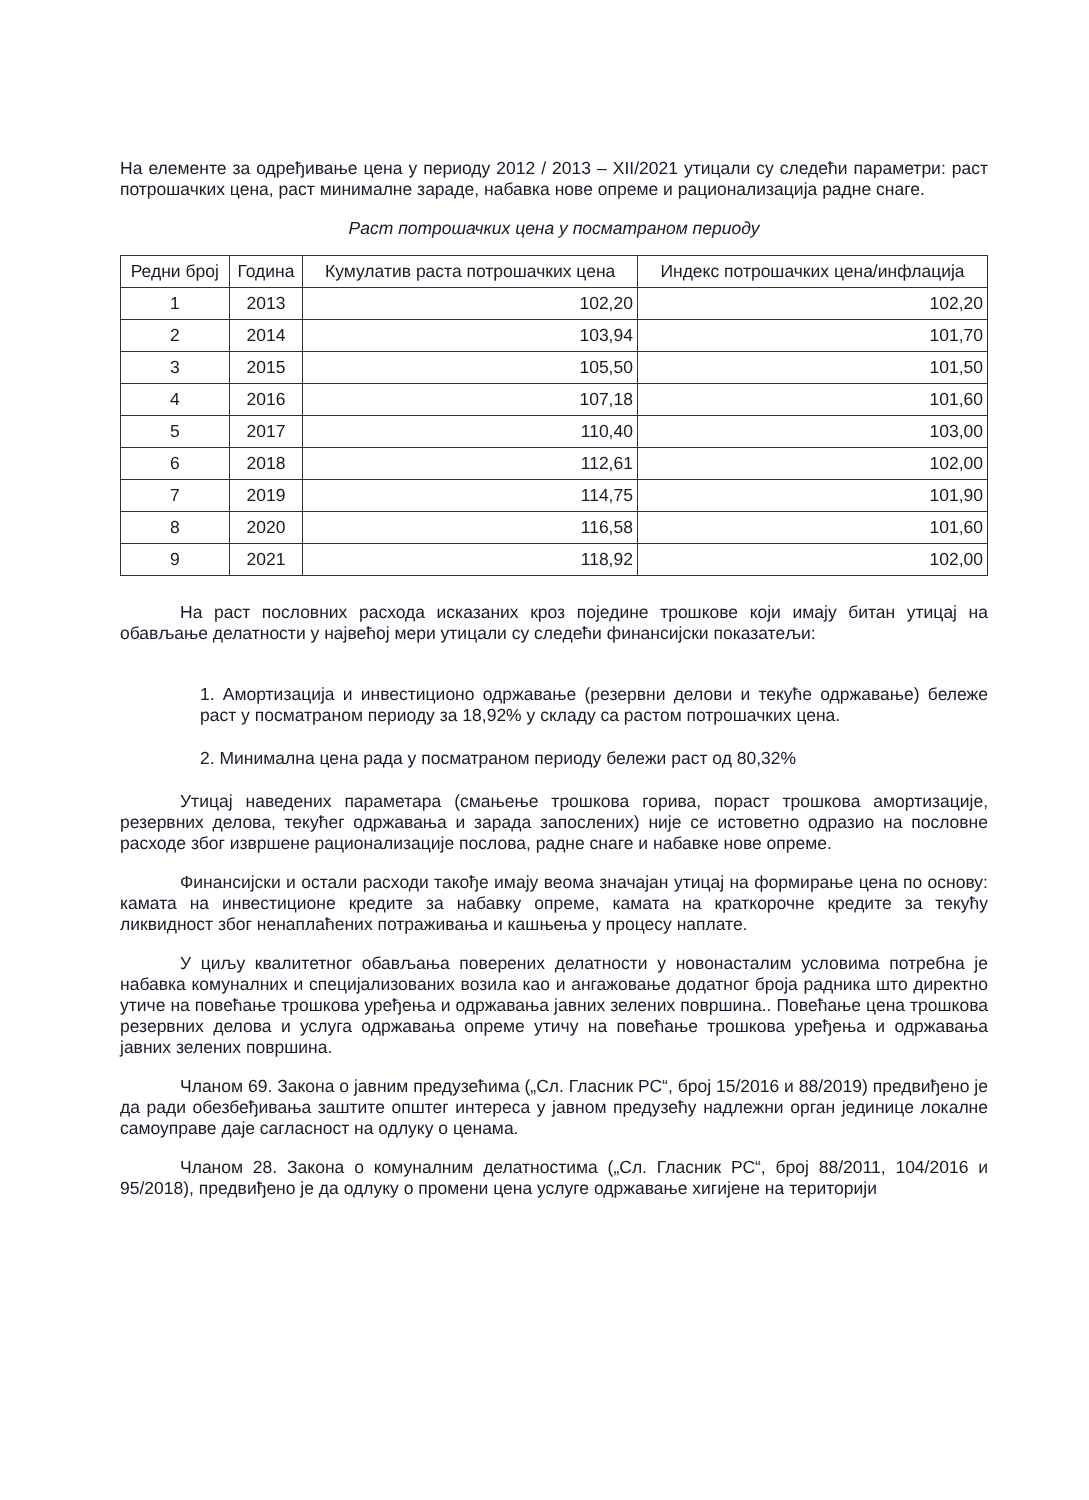На елементе за одређивање цена у периоду 2012 / 2013 – XII/2021 утицали су следећи параметри: раст потрошачких цена, раст минималне зараде, набавка нове опреме и рационализација радне снаге.
Раст потрошачких цена у посматраном периоду
| Редни број | Година | Кумулатив раста потрошачких цена | Индекс потрошачких цена/инфлација |
| --- | --- | --- | --- |
| 1 | 2013 | 102,20 | 102,20 |
| 2 | 2014 | 103,94 | 101,70 |
| 3 | 2015 | 105,50 | 101,50 |
| 4 | 2016 | 107,18 | 101,60 |
| 5 | 2017 | 110,40 | 103,00 |
| 6 | 2018 | 112,61 | 102,00 |
| 7 | 2019 | 114,75 | 101,90 |
| 8 | 2020 | 116,58 | 101,60 |
| 9 | 2021 | 118,92 | 102,00 |
На раст пословних расхода исказаних кроз поједине трошкове који имају битан утицај на обављање делатности у највећој мери утицали су следећи финансијски показатељи:
1. Амортизација и инвестиционо одржавање (резервни делови и текуће одржавање) бележе раст у посматраном периоду за 18,92% у складу са растом потрошачких цена.
2. Минимална цена рада у посматраном периоду бележи раст од 80,32%
Утицај наведених параметара (смањење трошкова горива, пораст трошкова амортизације, резервних делова, текућег одржавања и зарада запослених) није се истоветно одразио на пословне расходе због извршене рационализације послова, радне снаге и набавке нове опреме.
Финансијски и остали расходи такође имају веома значајан утицај на формирање цена по основу: камата на инвестиционе кредите за набавку опреме, камата на краткорочне кредите за текућу ликвидност због ненаплаћених потраживања и кашњења у процесу наплате.
У циљу квалитетног обављања поверених делатности у новонасталим условима потребна је набавка комуналних и специјализованих возила као и ангажовање додатног броја радника што директно утиче на повећање трошкова уређења и одржавања јавних зелених површина.. Повећање цена трошкова резервних делова и услуга одржавања опреме утичу на повећање трошкова уређења и одржавања јавних зелених површина.
Чланом 69. Закона о јавним предузећима („Сл. Гласник РС“, број 15/2016 и 88/2019) предвиђено је да ради обезбеђивања заштите општег интереса у јавном предузећу надлежни орган јединице локалне самоуправе даје сагласност на одлуку о ценама.
Чланом 28. Закона о комуналним делатностима („Сл. Гласник РС“, број 88/2011, 104/2016 и 95/2018), предвиђено је да одлуку о промени цена услуге одржавање хигијене на територији